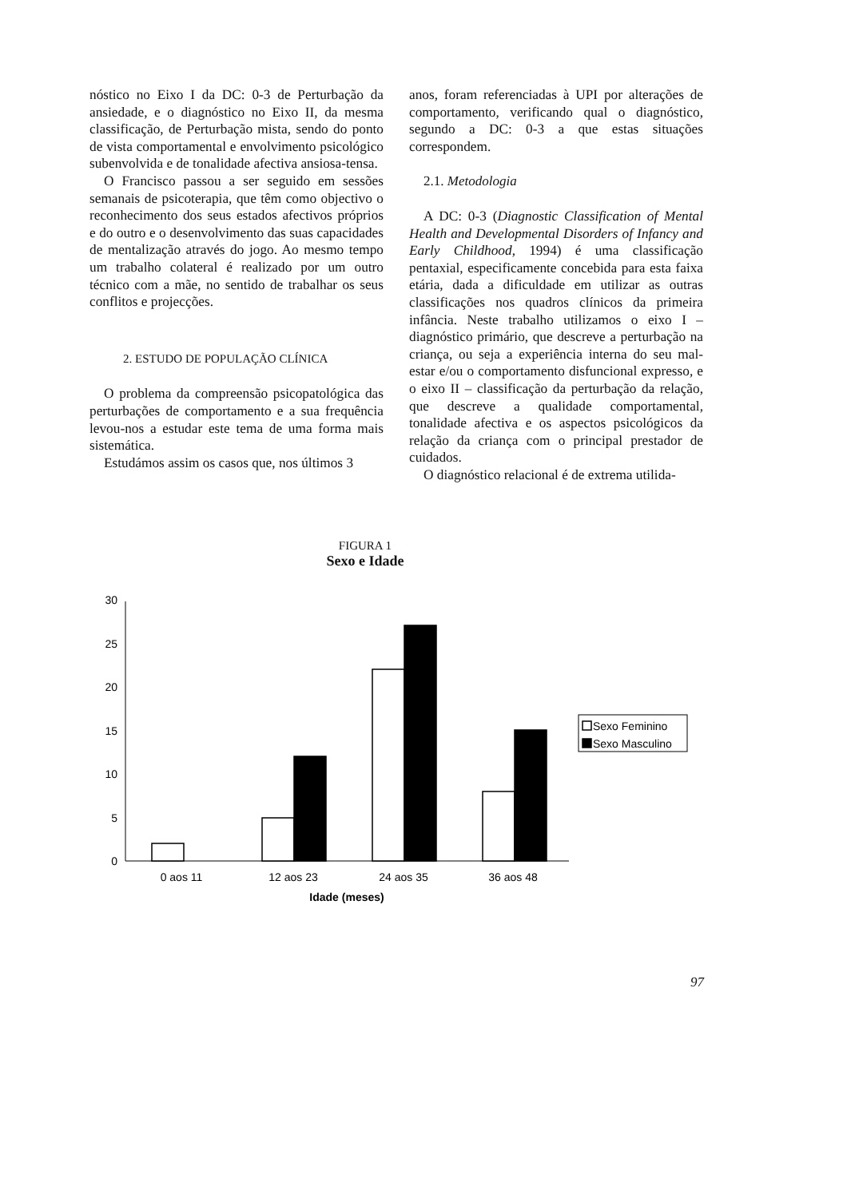nóstico no Eixo I da DC: 0-3 de Perturbação da ansiedade, e o diagnóstico no Eixo II, da mesma classificação, de Perturbação mista, sendo do ponto de vista comportamental e envolvimento psicológico subenvolvida e de tonalidade afectiva ansiosa-tensa.
O Francisco passou a ser seguido em sessões semanais de psicoterapia, que têm como objectivo o reconhecimento dos seus estados afectivos próprios e do outro e o desenvolvimento das suas capacidades de mentalização através do jogo. Ao mesmo tempo um trabalho colateral é realizado por um outro técnico com a mãe, no sentido de trabalhar os seus conflitos e projecções.
2. ESTUDO DE POPULAÇÃO CLÍNICA
O problema da compreensão psicopatológica das perturbações de comportamento e a sua frequência levou-nos a estudar este tema de uma forma mais sistemática.
Estudámos assim os casos que, nos últimos 3
anos, foram referenciadas à UPI por alterações de comportamento, verificando qual o diagnóstico, segundo a DC: 0-3 a que estas situações correspondem.
2.1. Metodologia
A DC: 0-3 (Diagnostic Classification of Mental Health and Developmental Disorders of Infancy and Early Childhood, 1994) é uma classificação pentaxial, especificamente concebida para esta faixa etária, dada a dificuldade em utilizar as outras classificações nos quadros clínicos da primeira infância. Neste trabalho utilizamos o eixo I – diagnóstico primário, que descreve a perturbação na criança, ou seja a experiência interna do seu mal-estar e/ou o comportamento disfuncional expresso, e o eixo II – classificação da perturbação da relação, que descreve a qualidade comportamental, tonalidade afectiva e os aspectos psicológicos da relação da criança com o principal prestador de cuidados.
O diagnóstico relacional é de extrema utilida-
FIGURA 1
Sexo e Idade
0
5
10
15
20
25
30
Sexo Feminino
Sexo Masculino
0 aos 11
12 aos 23
24 aos 35
36 aos 48
Idade (meses)
97